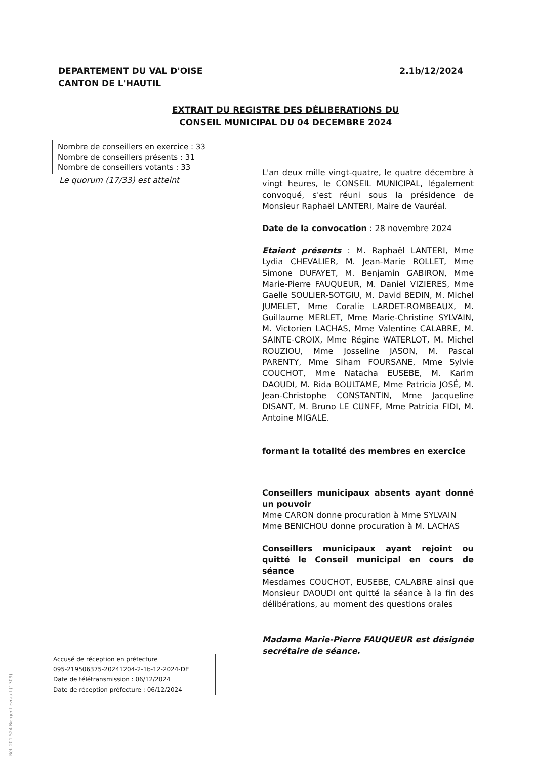DEPARTEMENT DU VAL D'OISE
CANTON DE L'HAUTIL
2.1b/12/2024
EXTRAIT DU REGISTRE DES DÉLIBERATIONS DU
CONSEIL MUNICIPAL DU 04 DECEMBRE 2024
Nombre de conseillers en exercice : 33
Nombre de conseillers présents : 31
Nombre de conseillers votants : 33
Le quorum (17/33) est atteint
L'an deux mille vingt-quatre, le quatre décembre à vingt heures, le CONSEIL MUNICIPAL, légalement convoqué, s'est réuni sous la présidence de Monsieur Raphaël LANTERI, Maire de Vauréal.
Date de la convocation : 28 novembre 2024
Etaient présents : M. Raphaël LANTERI, Mme Lydia CHEVALIER, M. Jean-Marie ROLLET, Mme Simone DUFAYET, M. Benjamin GABIRON, Mme Marie-Pierre FAUQUEUR, M. Daniel VIZIERES, Mme Gaelle SOULIER-SOTGIU, M. David BEDIN, M. Michel JUMELET, Mme Coralie LARDET-ROMBEAUX, M. Guillaume MERLET, Mme Marie-Christine SYLVAIN, M. Victorien LACHAS, Mme Valentine CALABRE, M. SAINTE-CROIX, Mme Régine WATERLOT, M. Michel ROUZIOU, Mme Josseline JASON, M. Pascal PARENTY, Mme Siham FOURSANE, Mme Sylvie COUCHOT, Mme Natacha EUSEBE, M. Karim DAOUDI, M. Rida BOULTAME, Mme Patricia JOSÉ, M. Jean-Christophe CONSTANTIN, Mme Jacqueline DISANT, M. Bruno LE CUNFF, Mme Patricia FIDI, M. Antoine MIGALE.
formant la totalité des membres en exercice
Conseillers municipaux absents ayant donné un pouvoir
Mme CARON donne procuration à Mme SYLVAIN
Mme BENICHOU donne procuration à M. LACHAS
Conseillers municipaux ayant rejoint ou quitté le Conseil municipal en cours de séance
Mesdames COUCHOT, EUSEBE, CALABRE ainsi que Monsieur DAOUDI ont quitté la séance à la fin des délibérations, au moment des questions orales
Madame Marie-Pierre FAUQUEUR est désignée secrétaire de séance.
Accusé de réception en préfecture
095-219506375-20241204-2-1b-12-2024-DE
Date de télétransmission : 06/12/2024
Date de réception préfecture : 06/12/2024
Réf. 201 524 Berger Levrault (1309)